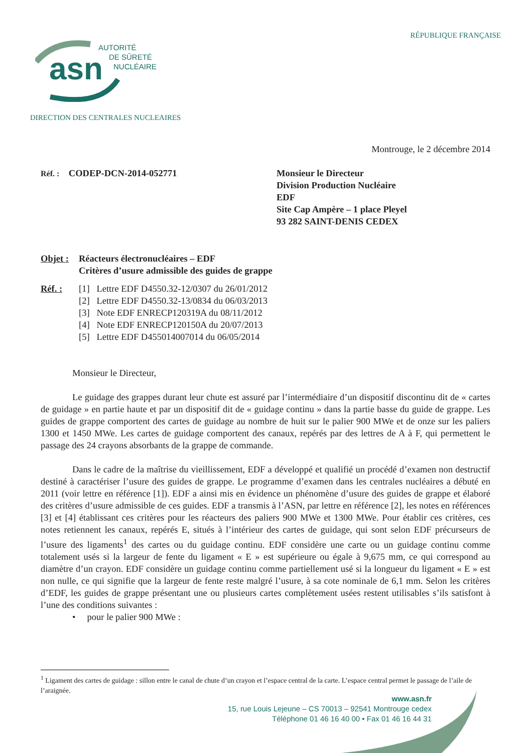RÉPUBLIQUE FRANÇAISE
asn
AUTORITÉ
DE SÛRETÉ
NUCLÉAIRE
DIRECTION DES CENTRALES NUCLEAIRES
Montrouge, le 2 décembre 2014
Réf. : CODEP-DCN-2014-052771 Monsieur le Directeur
Division Production Nucléaire
EDF
Site Cap Ampère – 1 place Pleyel
93 282 SAINT-DENIS CEDEX
Objet :
Réacteurs électronucléaires – EDF
Critères d’usure admissible des guides de grappe
Réf. : [1] Lettre EDF D4550.32-12/0307 du 26/01/2012
[2] Lettre EDF D4550.32-13/0834 du 06/03/2013
[3] Note EDF ENRECP120319A du 08/11/2012
[4] Note EDF ENRECP120150A du 20/07/2013
[5] Lettre EDF D455014007014 du 06/05/2014
Monsieur le Directeur,
Le guidage des grappes durant leur chute est assuré par l’intermédiaire d’un dispositif discontinu dit de « cartes de guidage » en partie haute et par un dispositif dit de « guidage continu » dans la partie basse du guide de grappe. Les guides de grappe comportent des cartes de guidage au nombre de huit sur le palier 900 MWe et de onze sur les paliers 1300 et 1450 MWe. Les cartes de guidage comportent des canaux, repérés par des lettres de A à F, qui permettent le passage des 24 crayons absorbants de la grappe de commande.
Dans le cadre de la maîtrise du vieillissement, EDF a développé et qualifié un procédé d’examen non destructif destiné à caractériser l’usure des guides de grappe. Le programme d’examen dans les centrales nucléaires a débuté en 2011 (voir lettre en référence [1]). EDF a ainsi mis en évidence un phénomène d’usure des guides de grappe et élaboré des critères d’usure admissible de ces guides. EDF a transmis à l’ASN, par lettre en référence [2], les notes en références [3] et [4] établissant ces critères pour les réacteurs des paliers 900 MWe et 1300 MWe. Pour établir ces critères, ces notes retiennent les canaux, repérés E, situés à l’intérieur des cartes de guidage, qui sont selon EDF précurseurs de l’usure des ligaments<sup>1</sup> des cartes ou du guidage continu. EDF considère une carte ou un guidage continu comme totalement usés si la largeur de fente du ligament « E » est supérieure ou égale à 9,675 mm, ce qui correspond au diamètre d’un crayon. EDF considère un guidage continu comme partiellement usé si la longueur du ligament « E » est non nulle, ce qui signifie que la largeur de fente reste malgré l’usure, à sa cote nominale de 6,1 mm. Selon les critères d’EDF, les guides de grappe présentant une ou plusieurs cartes complètement usées restent utilisables s’ils satisfont à l’une des conditions suivantes :
• pour le palier 900 MWe :
<sup>1</sup> Ligament des cartes de guidage : sillon entre le canal de chute d’un crayon et l’espace central de la carte. L’espace central permet le passage de l’aile de l’araignée.
www.asn.fr
15, rue Louis Lejeune – CS 70013 – 92541 Montrouge cedex
Téléphone 01 46 16 40 00 • Fax 01 46 16 44 31